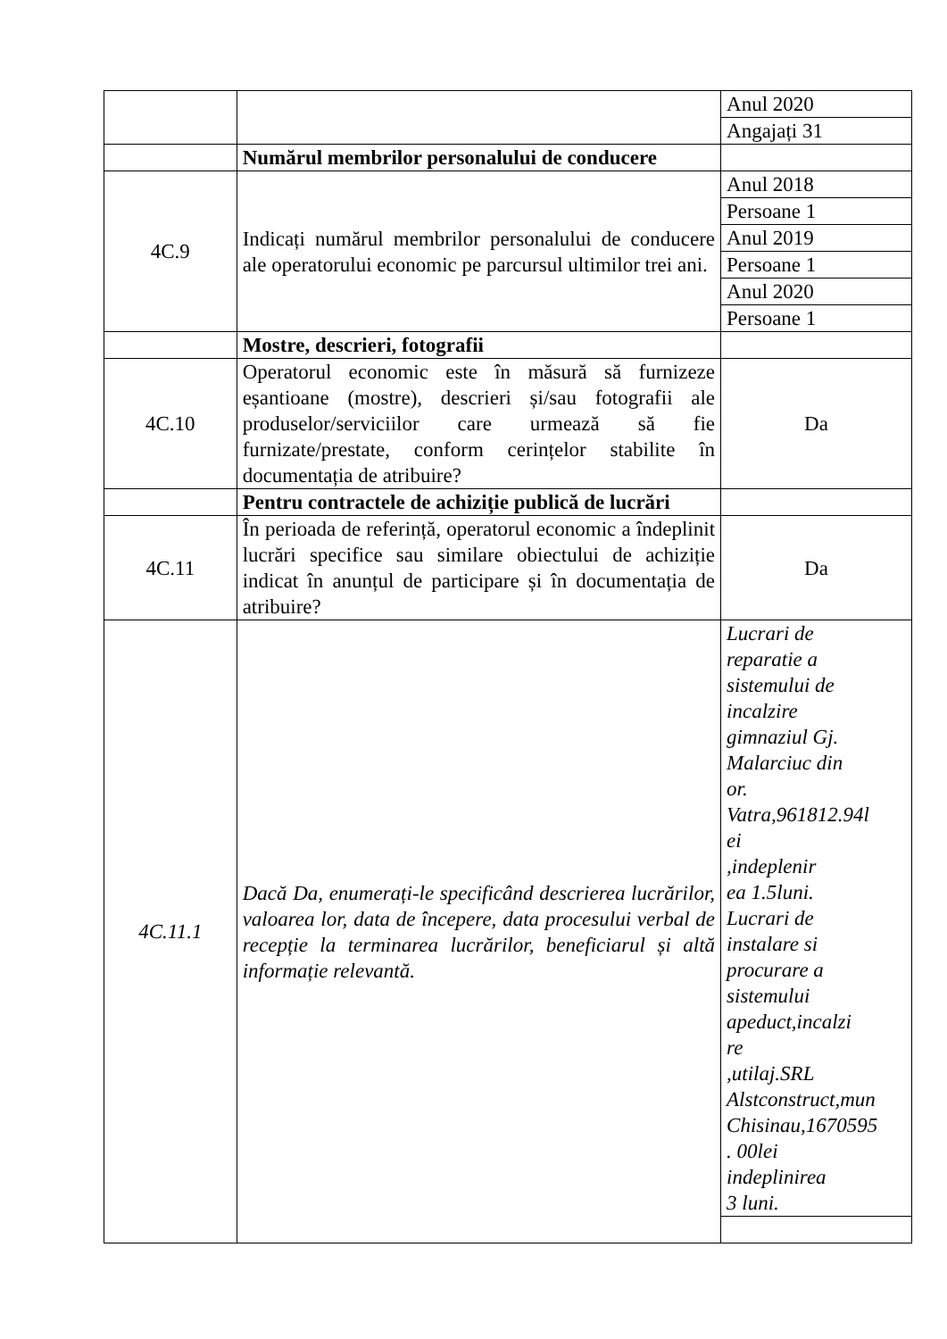| | | Anul 2020 |
| | | Angajați 31 |
| | Numărul membrilor personalului de conducere | |
| 4C.9 | Indicați numărul membrilor personalului de conducere ale operatorului economic pe parcursul ultimilor trei ani. | Anul 2018 |
| | | Persoane 1 |
| | | Anul 2019 |
| | | Persoane 1 |
| | | Anul 2020 |
| | | Persoane 1 |
| | Mostre, descrieri, fotografii | |
| 4C.10 | Operatorul economic este în măsură să furnizeze eșantioane (mostre), descrieri și/sau fotografii ale produselor/serviciilor care urmează să fie furnizate/prestate, conform cerințelor stabilite în documentația de atribuire? | Da |
| | Pentru contractele de achiziție publică de lucrări | |
| 4C.11 | În perioada de referință, operatorul economic a îndeplinit lucrări specifice sau similare obiectului de achiziție indicat în anunțul de participare și în documentația de atribuire? | Da |
| 4C.11.1 | Dacă Da, enumerați-le specificând descrierea lucrărilor, valoarea lor, data de începere, data procesului verbal de recepție la terminarea lucrărilor, beneficiarul și altă informație relevantă. | Lucrari de reparatie a sistemului de incalzire gimnaziul Gj. Malarciuc din or. Vatra,961812.94l ei ,indeplenir ea 1.5luni. Lucrari de instalare si procurare a sistemului apeduct,incalzi re ,utilaj.SRL Alstconstruct,mun Chisinau,1670595 . 00lei indeplinirea 3 luni. |